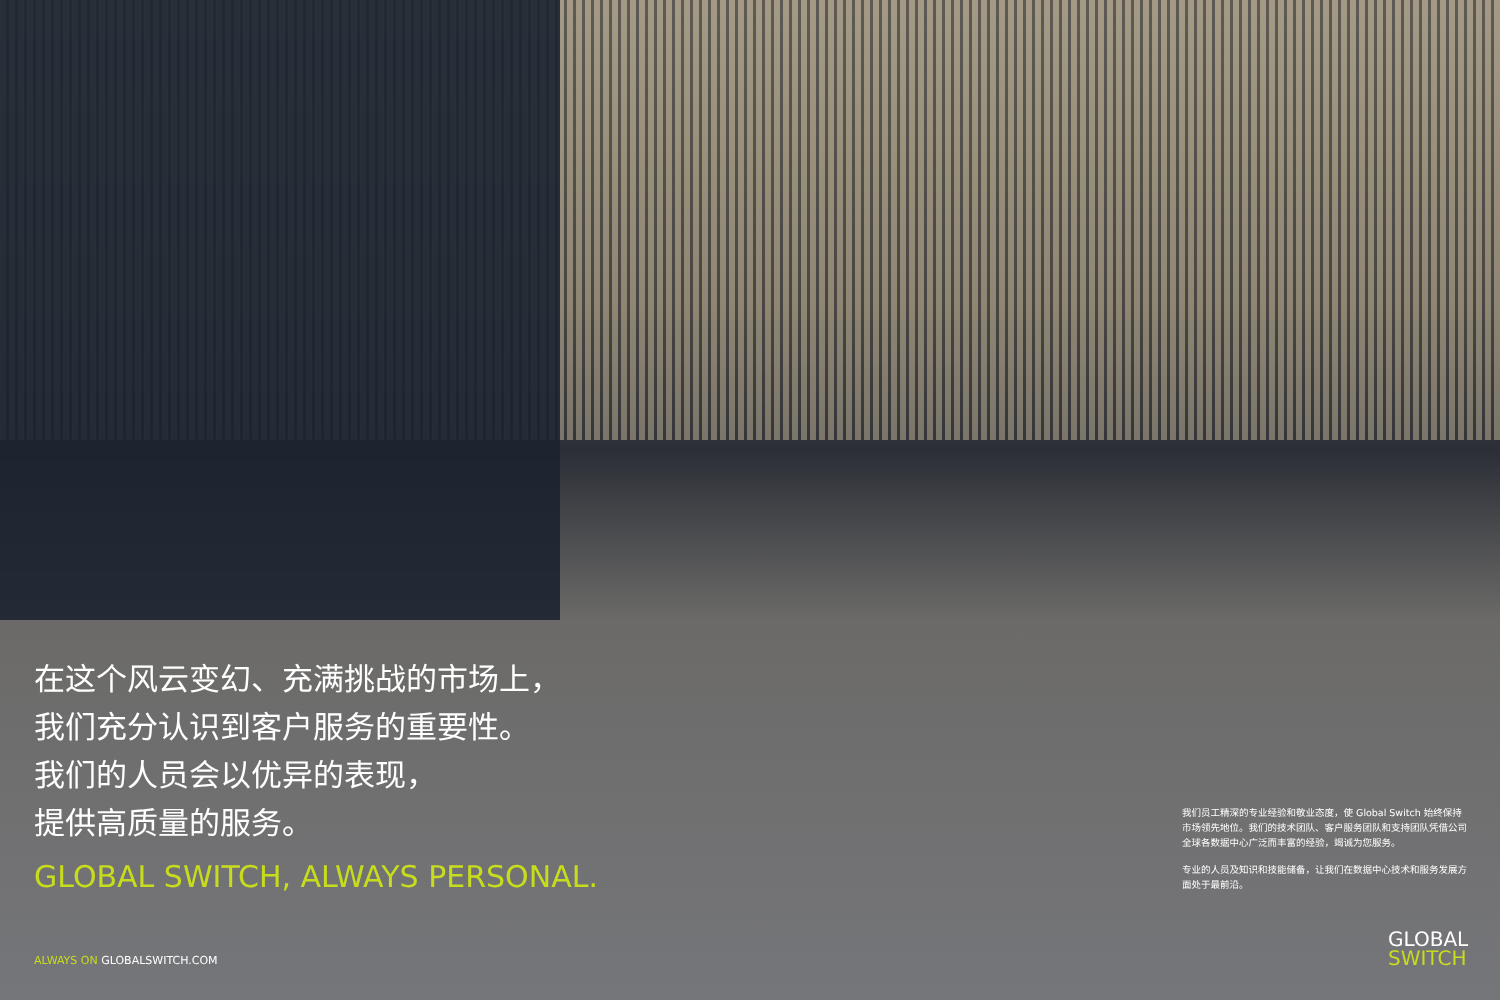在这个风云变幻、充满挑战的市场上，
我们充分认识到客户服务的重要性。
我们的人员会以优异的表现，
提供高质量的服务。
GLOBAL SWITCH, ALWAYS PERSONAL.
我们员工精深的专业经验和敬业态度，使 Global Switch 始终保持市场领先地位。我们的技术团队、客户服务团队和支持团队凭借公司全球各数据中心广泛而丰富的经验，竭诚为您服务。
专业的人员及知识和技能储备，让我们在数据中心技术和服务发展方面处于最前沿。
ALWAYS ON GLOBALSWITCH.COM
GLOBAL
SWITCH